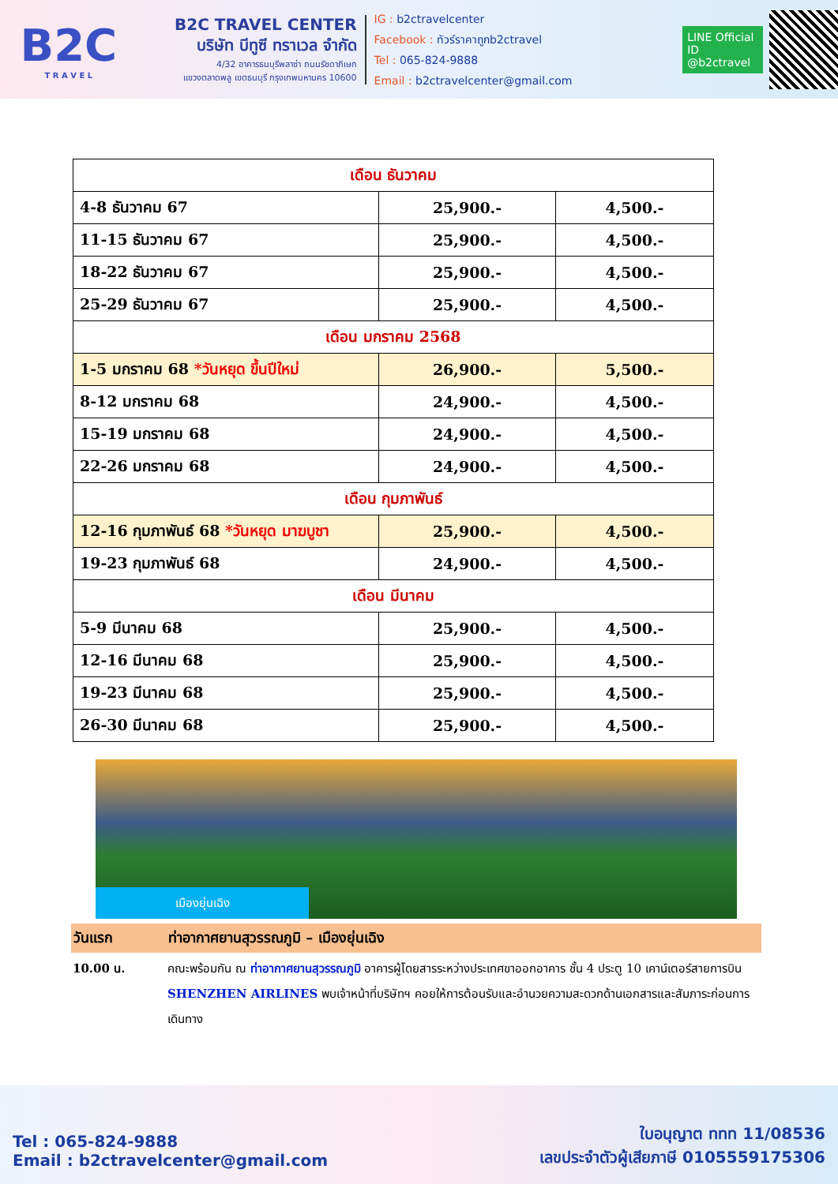B2C
T R A V E L
B2C TRAVEL CENTER
บริษัท บีทูซี ทราเวล จำกัด
4/32 อาคารธนบุรีพลาซ่า ถนนรัชดาภิเษก
แขวงตลาดพลู เขตธนบุรี กรุงเทพมหานคร 10600
IG : b2ctravelcenter
Facebook : ทัวร์ราคาถูกb2ctravel
Tel : 065-824-9888
Email : b2ctravelcenter@gmail.com
LINE Official ID
@b2ctravel
| เดือน ธันวาคม | | |
| 4-8 ธันวาคม 67 | 25,900.- | 4,500.- |
| 11-15 ธันวาคม 67 | 25,900.- | 4,500.- |
| 18-22 ธันวาคม 67 | 25,900.- | 4,500.- |
| 25-29 ธันวาคม 67 | 25,900.- | 4,500.- |
| เดือน มกราคม 2568 | | |
| 1-5 มกราคม 68 *วันหยุด ขึ้นปีใหม่ | 26,900.- | 5,500.- |
| 8-12 มกราคม 68 | 24,900.- | 4,500.- |
| 15-19 มกราคม 68 | 24,900.- | 4,500.- |
| 22-26 มกราคม 68 | 24,900.- | 4,500.- |
| เดือน กุมภาพันธ์ | | |
| 12-16 กุมภาพันธ์ 68 *วันหยุด มาฆบูชา | 25,900.- | 4,500.- |
| 19-23 กุมภาพันธ์ 68 | 24,900.- | 4,500.- |
| เดือน มีนาคม | | |
| 5-9 มีนาคม 68 | 25,900.- | 4,500.- |
| 12-16 มีนาคม 68 | 25,900.- | 4,500.- |
| 19-23 มีนาคม 68 | 25,900.- | 4,500.- |
| 26-30 มีนาคม 68 | 25,900.- | 4,500.- |
เมืองยุ่นเฉิง
วันแรก ท่าอากาศยานสุวรรณภูมิ – เมืองยุ่นเฉิง
10.00 น. คณะพร้อมกัน ณ ท่าอากาศยานสุวรรณภูมิ อาคารผู้โดยสารระหว่างประเทศขาออกอาคาร ชั้น 4 ประตู 10 เคาน์เตอร์สายการบิน SHENZHEN AIRLINES พบเจ้าหน้าที่บริษัทฯ คอยให้การต้อนรับและอำนวยความสะดวกด้านเอกสารและสัมภาระก่อนการเดินทาง
Tel : 065-824-9888
Email : b2ctravelcenter@gmail.com
ใบอนุญาต ททท 11/08536
เลขประจำตัวผู้เสียภาษี 0105559175306